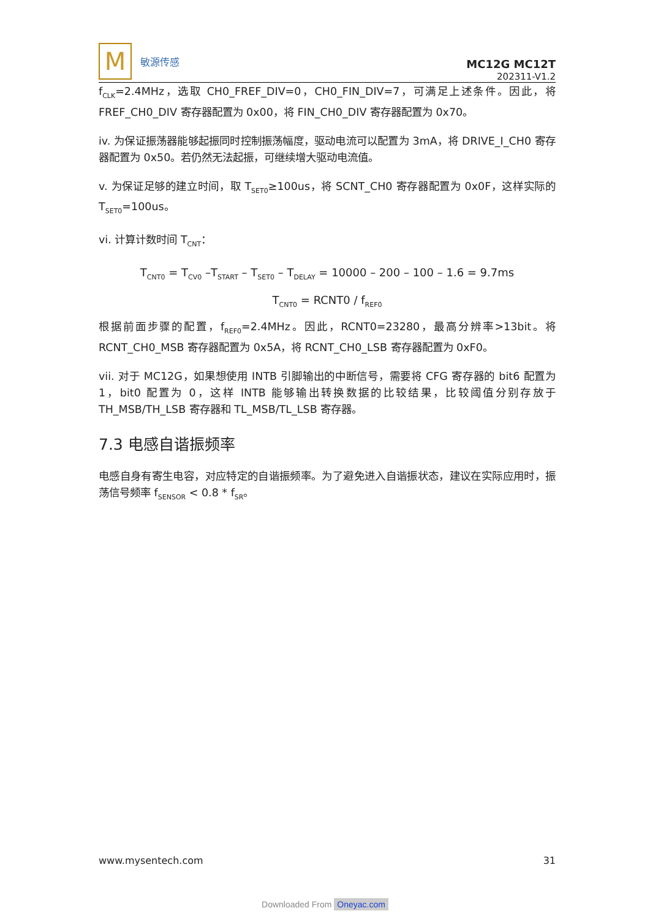M
敏源传感
MC12G MC12T
202311-V1.2
f<sub>CLK</sub>=2.4MHz，选取 CH0_FREF_DIV=0，CH0_FIN_DIV=7，可满足上述条件。因此，将 FREF_CH0_DIV 寄存器配置为 0x00，将 FIN_CH0_DIV 寄存器配置为 0x70。
iv. 为保证振荡器能够起振同时控制振荡幅度，驱动电流可以配置为 3mA，将 DRIVE_I_CH0 寄存器配置为 0x50。若仍然无法起振，可继续增大驱动电流值。
v. 为保证足够的建立时间，取 T<sub>SET0</sub>≥100us，将 SCNT_CH0 寄存器配置为 0x0F，这样实际的 T<sub>SET0</sub>=100us。
vi. 计算计数时间 T<sub>CNT</sub>：
T<sub>CNT0</sub> = T<sub>CV0</sub> –T<sub>START</sub> – T<sub>SET0</sub> – T<sub>DELAY</sub> = 10000 – 200 – 100 – 1.6 = 9.7ms
T<sub>CNT0</sub> = RCNT0 / f<sub>REF0</sub>
根据前面步骤的配置，f<sub>REF0</sub>=2.4MHz。因此，RCNT0=23280，最高分辨率>13bit。将 RCNT_CH0_MSB 寄存器配置为 0x5A，将 RCNT_CH0_LSB 寄存器配置为 0xF0。
vii. 对于 MC12G，如果想使用 INTB 引脚输出的中断信号，需要将 CFG 寄存器的 bit6 配置为 1，bit0 配置为 0，这样 INTB 能够输出转换数据的比较结果，比较阈值分别存放于 TH_MSB/TH_LSB 寄存器和 TL_MSB/TL_LSB 寄存器。
7.3 电感自谐振频率
电感自身有寄生电容，对应特定的自谐振频率。为了避免进入自谐振状态，建议在实际应用时，振荡信号频率 f<sub>SENSOR</sub> < 0.8 * f<sub>SR</sub>。
www.mysentech.com 31
Downloaded From Oneyac.com